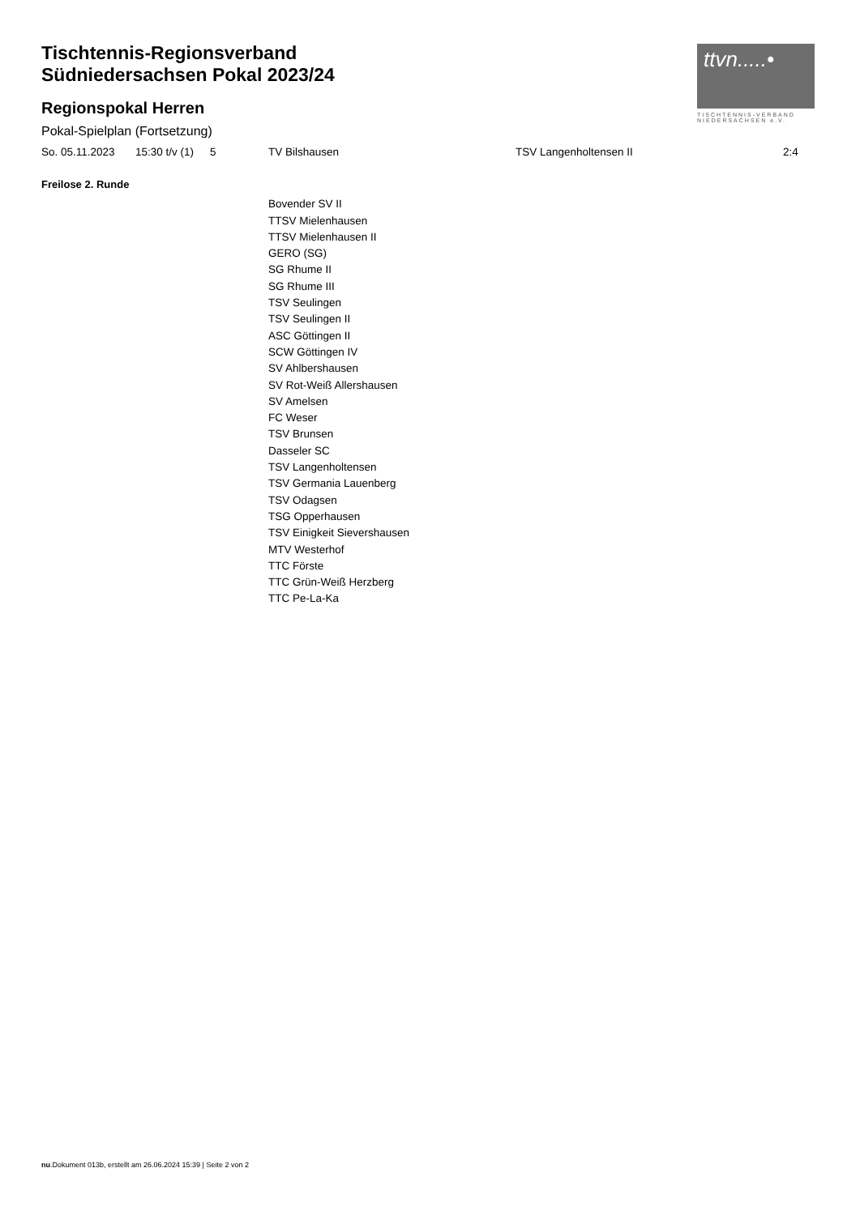Tischtennis-Regionsverband
Südniedersachsen Pokal 2023/24
Regionspokal Herren
Pokal-Spielplan (Fortsetzung)
ttvn.....•
TISCHTENNIS-VERBAND
NIEDERSACHSEN e.V.
| So. 05.11.2023 | 15:30 t/v (1) | 5 | TV Bilshausen | TSV Langenholtensen II | 2:4 |
Freilose 2. Runde
Bovender SV II
TTSV Mielenhausen
TTSV Mielenhausen II
GERO (SG)
SG Rhume II
SG Rhume III
TSV Seulingen
TSV Seulingen II
ASC Göttingen II
SCW Göttingen IV
SV Ahlbershausen
SV Rot-Weiß Allershausen
SV Amelsen
FC Weser
TSV Brunsen
Dasseler SC
TSV Langenholtensen
TSV Germania Lauenberg
TSV Odagsen
TSG Opperhausen
TSV Einigkeit Sievershausen
MTV Westerhof
TTC Förste
TTC Grün-Weiß Herzberg
TTC Pe-La-Ka
nu.Dokument 013b, erstellt am 26.06.2024 15:39 | Seite 2 von 2